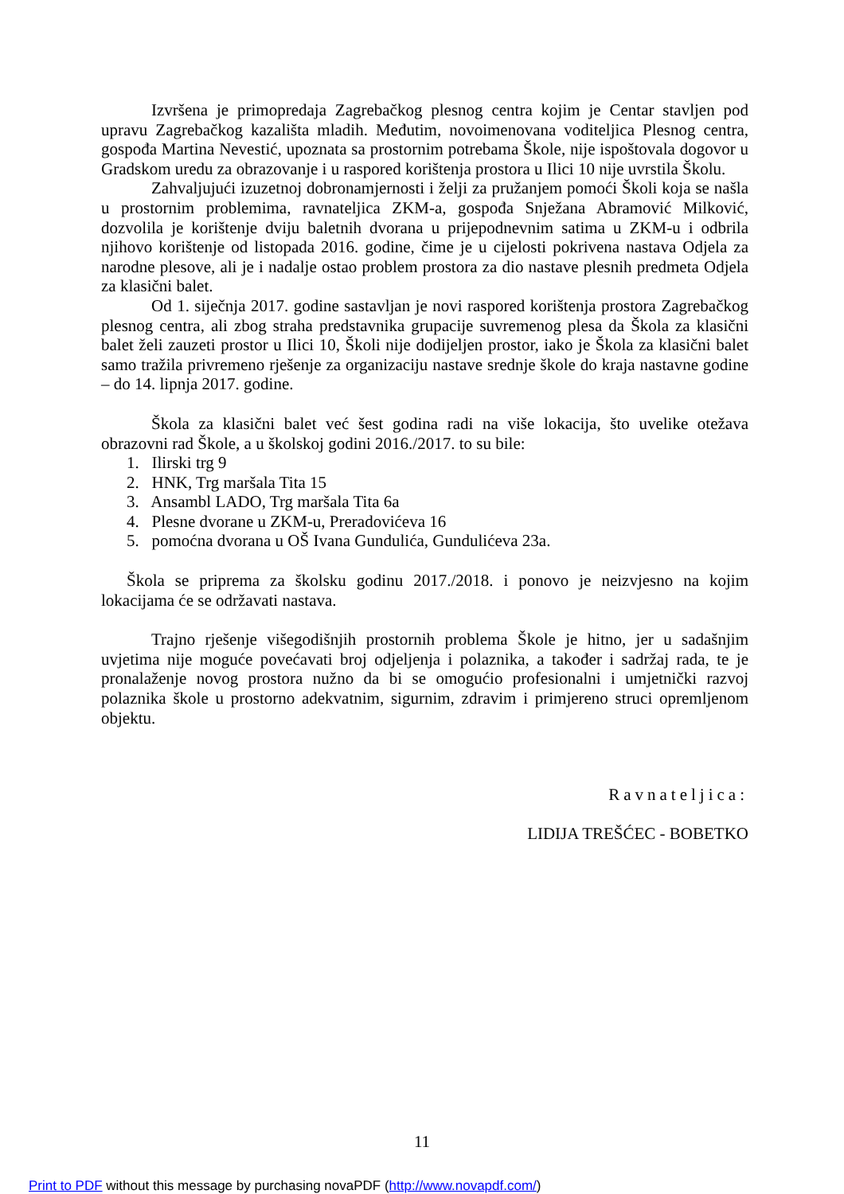Izvršena je primopredaja Zagrebačkog plesnog centra kojim je Centar stavljen pod upravu Zagrebačkog kazališta mladih. Međutim, novoimenovana voditeljica Plesnog centra, gospođa Martina Nevestić, upoznata sa prostornim potrebama Škole, nije ispoštovala dogovor u Gradskom uredu za obrazovanje i u raspored korištenja prostora u Ilici 10 nije uvrstila Školu.
Zahvaljujući izuzetnoj dobronamjernosti i želji za pružanjem pomoći Školi koja se našla u prostornim problemima, ravnateljica ZKM-a, gospođa Snježana Abramović Milković, dozvolila je korištenje dviju baletnih dvorana u prijepodnevnim satima u ZKM-u i odbrila njihovo korištenje od listopada 2016. godine, čime je u cijelosti pokrivena nastava Odjela za narodne plesove, ali je i nadalje ostao problem prostora za dio nastave plesnih predmeta Odjela za klasični balet.
Od 1. siječnja 2017. godine sastavljan je novi raspored korištenja prostora Zagrebačkog plesnog centra, ali zbog straha predstavnika grupacije suvremenog plesa da Škola za klasični balet želi zauzeti prostor u Ilici 10, Školi nije dodijeljen prostor, iako je Škola za klasični balet samo tražila privremeno rješenje za organizaciju nastave srednje škole do kraja nastavne godine – do 14. lipnja 2017. godine.
Škola za klasični balet već šest godina radi na više lokacija, što uvelike otežava obrazovni rad Škole, a u školskoj godini 2016./2017. to su bile:
1. Ilirski trg 9
2. HNK, Trg maršala Tita 15
3. Ansambl LADO, Trg maršala Tita 6a
4. Plesne dvorane u ZKM-u, Preradovićeva 16
5. pomoćna dvorana u OŠ Ivana Gundulića, Gundulićeva 23a.
Škola se priprema za školsku godinu 2017./2018. i ponovo je neizvjesno na kojim lokacijama će se održavati nastava.
Trajno rješenje višegodišnjih prostornih problema Škole je hitno, jer u sadašnjim uvjetima nije moguće povećavati broj odjeljenja i polaznika, a također i sadržaj rada, te je pronalaženje novog prostora nužno da bi se omogućio profesionalni i umjetnički razvoj polaznika škole u prostorno adekvatnim, sigurnim, zdravim i primjereno struci opremljenom objektu.
Ravnateljica:
LIDIJA TREŠĆEC - BOBETKO
11
Print to PDF without this message by purchasing novaPDF (http://www.novapdf.com/)